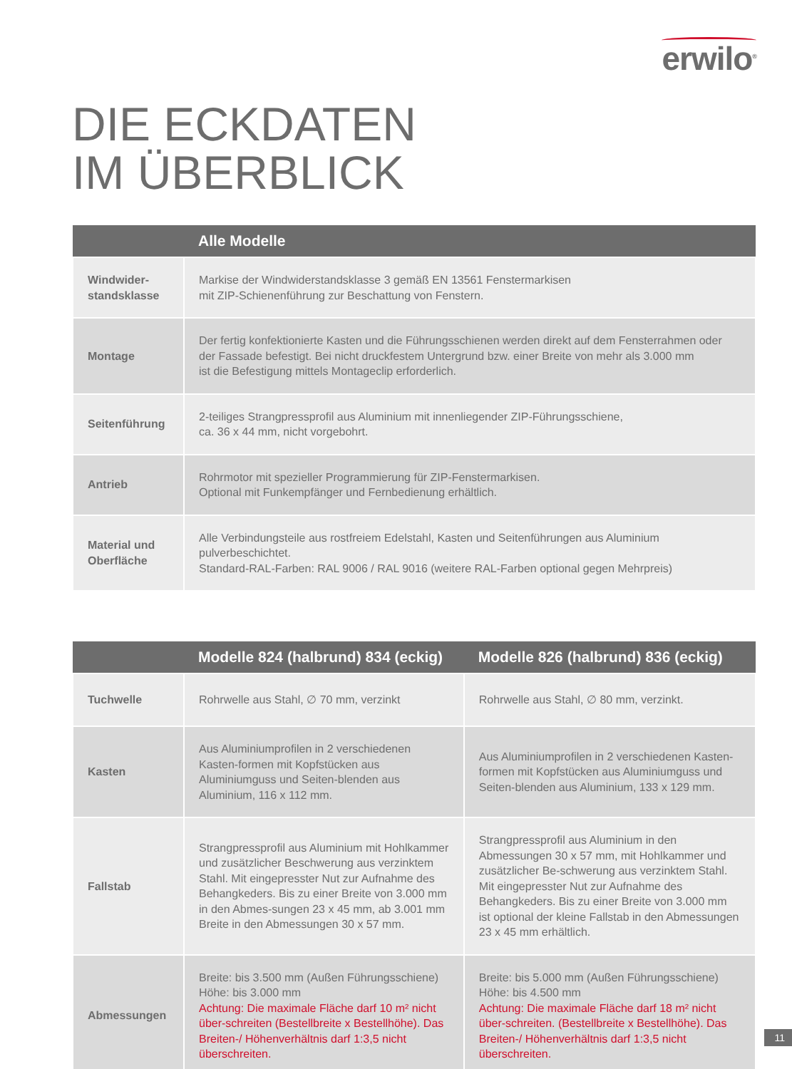erwilo<sup>®</sup>
DIE ECKDATEN
IM ÜBERBLICK
| | Alle Modelle |
| --- | --- |
| Windwider- standsklasse | Markise der Windwiderstandsklasse 3 gemäß EN 13561 Fenstermarkisen mit ZIP-Schienenführung zur Beschattung von Fenstern. |
| Montage | Der fertig konfektionierte Kasten und die Führungsschienen werden direkt auf dem Fensterrahmen oder der Fassade befestigt. Bei nicht druckfestem Untergrund bzw. einer Breite von mehr als 3.000 mm ist die Befestigung mittels Montageclip erforderlich. |
| Seitenführung | 2-teiliges Strangpressprofil aus Aluminium mit innenliegender ZIP-Führungsschiene, ca. 36 x 44 mm, nicht vorgebohrt. |
| Antrieb | Rohrmotor mit spezieller Programmierung für ZIP-Fenstermarkisen. Optional mit Funkempfänger und Fernbedienung erhältlich. |
| Material und Oberfläche | Alle Verbindungsteile aus rostfreiem Edelstahl, Kasten und Seitenführungen aus Aluminium pulverbeschichtet. Standard-RAL-Farben: RAL 9006 / RAL 9016 (weitere RAL-Farben optional gegen Mehrpreis) |
| | Modelle 824 (halbrund) 834 (eckig) | Modelle 826 (halbrund) 836 (eckig) |
| --- | --- | --- |
| Tuchwelle | Rohrwelle aus Stahl, ∅ 70 mm, verzinkt | Rohrwelle aus Stahl, ∅ 80 mm, verzinkt. |
| Kasten | Aus Aluminiumprofilen in 2 verschiedenen Kasten-formen mit Kopfstücken aus Aluminiumguss und Seiten-blenden aus Aluminium, 116 x 112 mm. | Aus Aluminiumprofilen in 2 verschiedenen Kasten-formen mit Kopfstücken aus Aluminiumguss und Seiten-blenden aus Aluminium, 133 x 129 mm. |
| Fallstab | Strangpressprofil aus Aluminium mit Hohlkammer und zusätzlicher Beschwerung aus verzinktem Stahl. Mit eingepresster Nut zur Aufnahme des Behangkeders. Bis zu einer Breite von 3.000 mm in den Abmes-sungen 23 x 45 mm, ab 3.001 mm Breite in den Abmessungen 30 x 57 mm. | Strangpressprofil aus Aluminium in den Abmessungen 30 x 57 mm, mit Hohlkammer und zusätzlicher Be-schwerung aus verzinktem Stahl. Mit eingepresster Nut zur Aufnahme des Behangkeders. Bis zu einer Breite von 3.000 mm ist optional der kleine Fallstab in den Abmessungen 23 x 45 mm erhältlich. |
| Abmessungen | Breite: bis 3.500 mm (Außen Führungsschiene) Höhe: bis 3.000 mm Achtung: Die maximale Fläche darf 10 m² nicht über-schreiten (Bestellbreite x Bestellhöhe). Das Breiten-/ Höhenverhältnis darf 1:3,5 nicht überschreiten. | Breite: bis 5.000 mm (Außen Führungsschiene) Höhe: bis 4.500 mm Achtung: Die maximale Fläche darf 18 m² nicht über-schreiten. (Bestellbreite x Bestellhöhe). Das Breiten-/ Höhenverhältnis darf 1:3,5 nicht überschreiten. |
11